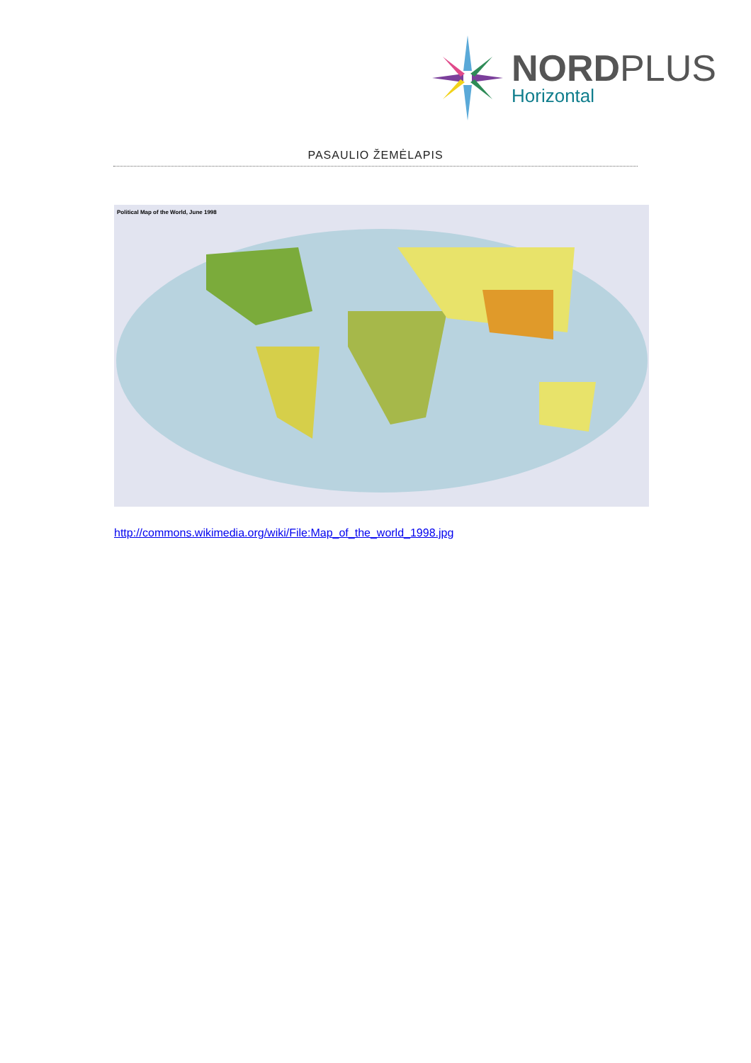NORDPLUS
Horizontal
PASAULIO ŽEMĖLAPIS
Political Map of the World, June 1998
http://commons.wikimedia.org/wiki/File:Map_of_the_world_1998.jpg